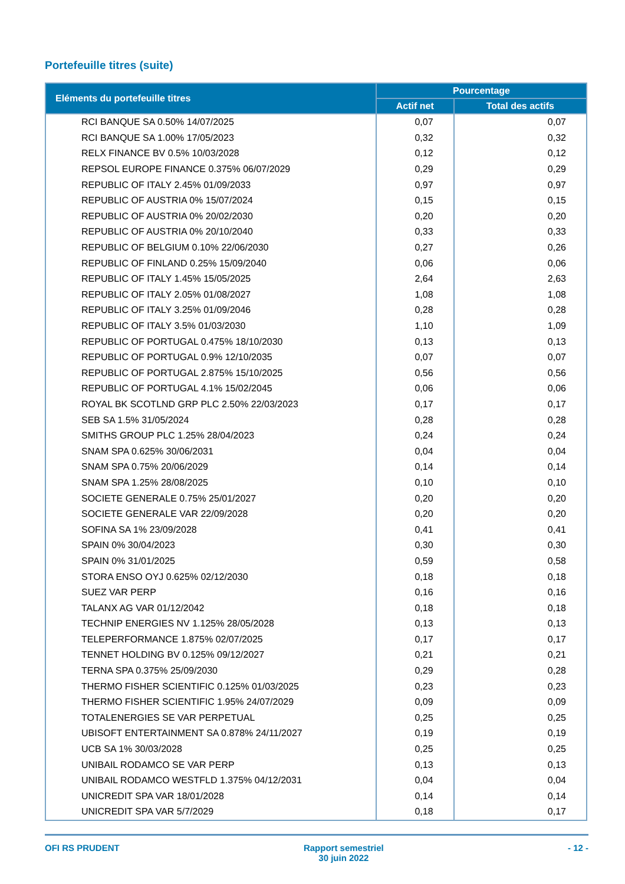Portefeuille titres (suite)
| Eléments du portefeuille titres | Pourcentage | |
| --- | --- | --- |
| | Actif net | Total des actifs |
| RCI BANQUE SA 0.50% 14/07/2025 | 0,07 | 0,07 |
| RCI BANQUE SA 1.00% 17/05/2023 | 0,32 | 0,32 |
| RELX FINANCE BV 0.5% 10/03/2028 | 0,12 | 0,12 |
| REPSOL EUROPE FINANCE 0.375% 06/07/2029 | 0,29 | 0,29 |
| REPUBLIC OF ITALY 2.45% 01/09/2033 | 0,97 | 0,97 |
| REPUBLIC OF AUSTRIA 0% 15/07/2024 | 0,15 | 0,15 |
| REPUBLIC OF AUSTRIA 0% 20/02/2030 | 0,20 | 0,20 |
| REPUBLIC OF AUSTRIA 0% 20/10/2040 | 0,33 | 0,33 |
| REPUBLIC OF BELGIUM 0.10% 22/06/2030 | 0,27 | 0,26 |
| REPUBLIC OF FINLAND 0.25% 15/09/2040 | 0,06 | 0,06 |
| REPUBLIC OF ITALY 1.45% 15/05/2025 | 2,64 | 2,63 |
| REPUBLIC OF ITALY 2.05% 01/08/2027 | 1,08 | 1,08 |
| REPUBLIC OF ITALY 3.25% 01/09/2046 | 0,28 | 0,28 |
| REPUBLIC OF ITALY 3.5% 01/03/2030 | 1,10 | 1,09 |
| REPUBLIC OF PORTUGAL 0.475% 18/10/2030 | 0,13 | 0,13 |
| REPUBLIC OF PORTUGAL 0.9% 12/10/2035 | 0,07 | 0,07 |
| REPUBLIC OF PORTUGAL 2.875% 15/10/2025 | 0,56 | 0,56 |
| REPUBLIC OF PORTUGAL 4.1% 15/02/2045 | 0,06 | 0,06 |
| ROYAL BK SCOTLND GRP PLC 2.50% 22/03/2023 | 0,17 | 0,17 |
| SEB SA 1.5% 31/05/2024 | 0,28 | 0,28 |
| SMITHS GROUP PLC 1.25% 28/04/2023 | 0,24 | 0,24 |
| SNAM SPA 0.625% 30/06/2031 | 0,04 | 0,04 |
| SNAM SPA 0.75% 20/06/2029 | 0,14 | 0,14 |
| SNAM SPA 1.25% 28/08/2025 | 0,10 | 0,10 |
| SOCIETE GENERALE 0.75% 25/01/2027 | 0,20 | 0,20 |
| SOCIETE GENERALE VAR 22/09/2028 | 0,20 | 0,20 |
| SOFINA SA 1% 23/09/2028 | 0,41 | 0,41 |
| SPAIN 0% 30/04/2023 | 0,30 | 0,30 |
| SPAIN 0% 31/01/2025 | 0,59 | 0,58 |
| STORA ENSO OYJ 0.625% 02/12/2030 | 0,18 | 0,18 |
| SUEZ VAR PERP | 0,16 | 0,16 |
| TALANX AG VAR 01/12/2042 | 0,18 | 0,18 |
| TECHNIP ENERGIES NV 1.125% 28/05/2028 | 0,13 | 0,13 |
| TELEPERFORMANCE 1.875% 02/07/2025 | 0,17 | 0,17 |
| TENNET HOLDING BV 0.125% 09/12/2027 | 0,21 | 0,21 |
| TERNA SPA 0.375% 25/09/2030 | 0,29 | 0,28 |
| THERMO FISHER SCIENTIFIC 0.125% 01/03/2025 | 0,23 | 0,23 |
| THERMO FISHER SCIENTIFIC 1.95% 24/07/2029 | 0,09 | 0,09 |
| TOTALENERGIES SE VAR PERPETUAL | 0,25 | 0,25 |
| UBISOFT ENTERTAINMENT SA 0.878% 24/11/2027 | 0,19 | 0,19 |
| UCB SA 1% 30/03/2028 | 0,25 | 0,25 |
| UNIBAIL RODAMCO SE VAR PERP | 0,13 | 0,13 |
| UNIBAIL RODAMCO WESTFLD 1.375% 04/12/2031 | 0,04 | 0,04 |
| UNICREDIT SPA VAR 18/01/2028 | 0,14 | 0,14 |
| UNICREDIT SPA VAR 5/7/2029 | 0,18 | 0,17 |
OFI RS PRUDENT Rapport semestriel
30 juin 2022
- 12 -